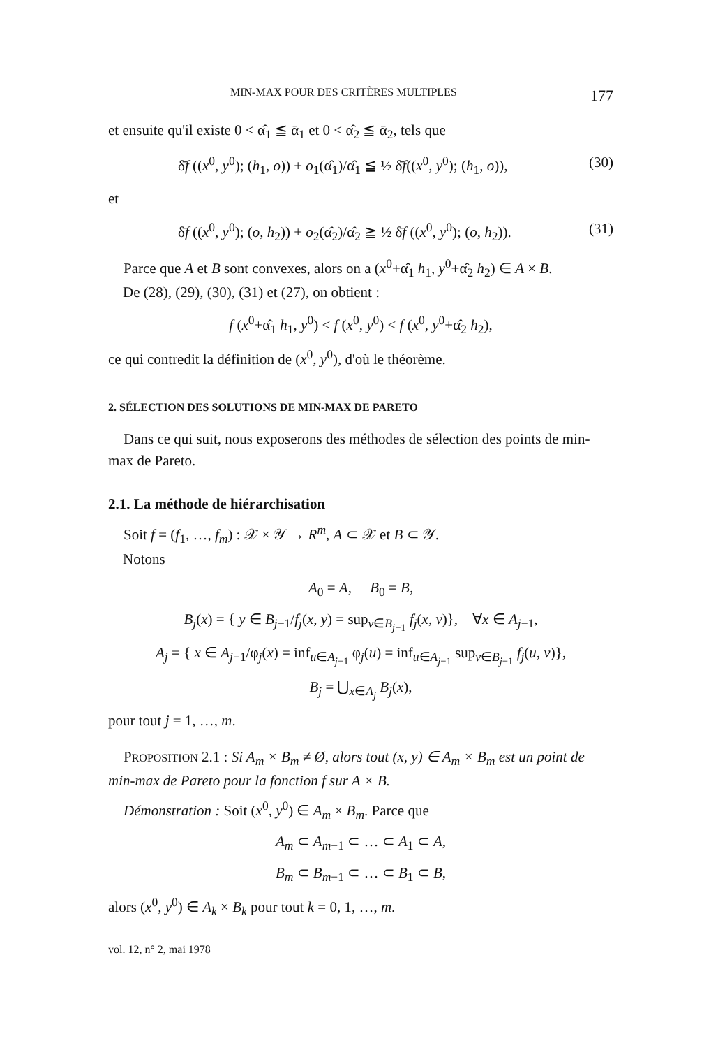MIN-MAX POUR DES CRITÈRES MULTIPLES 177
et ensuite qu'il existe 0 < α̂<sub>1</sub> ≦ ᾱ<sub>1</sub> et 0 < α̂<sub>2</sub> ≦ ᾱ<sub>2</sub>, tels que
δ̄f ((x<sup>0</sup>, y<sup>0</sup>); (h<sub>1</sub>, o)) + o<sub>1</sub>(α̂<sub>1</sub>)/α̂<sub>1</sub> ≦ ½ δ̄f((x<sup>0</sup>, y<sup>0</sup>); (h<sub>1</sub>, o)), (30)
et
δ̄f ((x<sup>0</sup>, y<sup>0</sup>); (o, h<sub>2</sub>)) + o<sub>2</sub>(α̂<sub>2</sub>)/α̂<sub>2</sub> ≧ ½ δ̄f ((x<sup>0</sup>, y<sup>0</sup>); (o, h<sub>2</sub>)). (31)
Parce que A et B sont convexes, alors on a (x<sup>0</sup>+α̂<sub>1</sub> h<sub>1</sub>, y<sup>0</sup>+α̂<sub>2</sub> h<sub>2</sub>) ∈ A × B.
De (28), (29), (30), (31) et (27), on obtient :
f (x<sup>0</sup>+α̂<sub>1</sub> h<sub>1</sub>, y<sup>0</sup>) < f (x<sup>0</sup>, y<sup>0</sup>) < f (x<sup>0</sup>, y<sup>0</sup>+α̂<sub>2</sub> h<sub>2</sub>),
ce qui contredit la définition de (x<sup>0</sup>, y<sup>0</sup>), d'où le théorème.
2. SÉLECTION DES SOLUTIONS DE MIN-MAX DE PARETO
Dans ce qui suit, nous exposerons des méthodes de sélection des points de min-max de Pareto.
2.1. La méthode de hiérarchisation
Soit f = (f<sub>1</sub>, …, f<sub>m</sub>) : 𝒳 × 𝒴 → R<sup>m</sup>, A ⊂ 𝒳 et B ⊂ 𝒴.
Notons
A<sub>0</sub> = A, B<sub>0</sub> = B,
B<sub>j</sub>(x) = { y ∈ B<sub>j−1</sub>/f<sub>j</sub>(x, y) = sup<sub>v∈B<sub>j−1</sub></sub> f<sub>j</sub>(x, v)}, ∀x ∈ A<sub>j−1</sub>,
A<sub>j</sub> = { x ∈ A<sub>j−1</sub>/φ<sub>j</sub>(x) = inf<sub>u∈A<sub>j−1</sub></sub> φ<sub>j</sub>(u) = inf<sub>u∈A<sub>j−1</sub></sub> sup<sub>v∈B<sub>j−1</sub></sub> f<sub>j</sub>(u, v)},
B<sub>j</sub> = ⋃<sub>x∈A<sub>j</sub></sub> B<sub>j</sub>(x),
pour tout j = 1, …, m.
PROPOSITION 2.1 : Si A<sub>m</sub> × B<sub>m</sub> ≠ Ø, alors tout (x, y) ∈ A<sub>m</sub> × B<sub>m</sub> est un point de min-max de Pareto pour la fonction f sur A × B.
Démonstration : Soit (x<sup>0</sup>, y<sup>0</sup>) ∈ A<sub>m</sub> × B<sub>m</sub>. Parce que
A<sub>m</sub> ⊂ A<sub>m−1</sub> ⊂ … ⊂ A<sub>1</sub> ⊂ A,
B<sub>m</sub> ⊂ B<sub>m−1</sub> ⊂ … ⊂ B<sub>1</sub> ⊂ B,
alors (x<sup>0</sup>, y<sup>0</sup>) ∈ A<sub>k</sub> × B<sub>k</sub> pour tout k = 0, 1, …, m.
vol. 12, n° 2, mai 1978